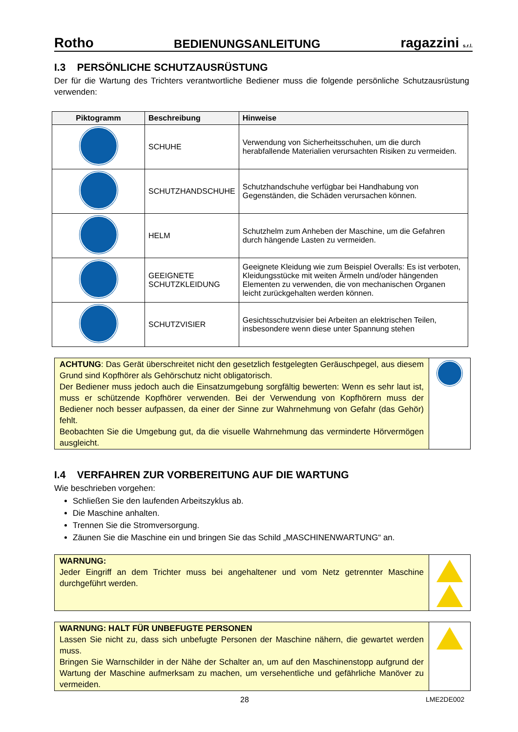Rotho BEDIENUNGSANLEITUNG ragazzini s.r.l.
I.3 PERSÖNLICHE SCHUTZAUSRÜSTUNG
Der für die Wartung des Trichters verantwortliche Bediener muss die folgende persönliche Schutzausrüstung verwenden:
| Piktogramm | Beschreibung | Hinweise |
| --- | --- | --- |
| | SCHUHE | Verwendung von Sicherheitsschuhen, um die durch herabfallende Materialien verursachten Risiken zu vermeiden. |
| | SCHUTZHANDSCHUHE | Schutzhandschuhe verfügbar bei Handhabung von Gegenständen, die Schäden verursachen können. |
| | HELM | Schutzhelm zum Anheben der Maschine, um die Gefahren durch hängende Lasten zu vermeiden. |
| | GEEIGNETE SCHUTZKLEIDUNG | Geeignete Kleidung wie zum Beispiel Overalls: Es ist verboten, Kleidungsstücke mit weiten Ärmeln und/oder hängenden Elementen zu verwenden, die von mechanischen Organen leicht zurückgehalten werden können. |
| | SCHUTZVISIER | Gesichtsschutzvisier bei Arbeiten an elektrischen Teilen, insbesondere wenn diese unter Spannung stehen |
ACHTUNG: Das Gerät überschreitet nicht den gesetzlich festgelegten Geräuschpegel, aus diesem Grund sind Kopfhörer als Gehörschutz nicht obligatorisch.
Der Bediener muss jedoch auch die Einsatzumgebung sorgfältig bewerten: Wenn es sehr laut ist, muss er schützende Kopfhörer verwenden. Bei der Verwendung von Kopfhörern muss der Bediener noch besser aufpassen, da einer der Sinne zur Wahrnehmung von Gefahr (das Gehör) fehlt.
Beobachten Sie die Umgebung gut, da die visuelle Wahrnehmung das verminderte Hörvermögen ausgleicht.
I.4 VERFAHREN ZUR VORBEREITUNG AUF DIE WARTUNG
Wie beschrieben vorgehen:
Schließen Sie den laufenden Arbeitszyklus ab.
Die Maschine anhalten.
Trennen Sie die Stromversorgung.
Zäunen Sie die Maschine ein und bringen Sie das Schild „MASCHINENWARTUNG“ an.
WARNUNG:
Jeder Eingriff an dem Trichter muss bei angehaltener und vom Netz getrennter Maschine durchgeführt werden.
WARNUNG: HALT FÜR UNBEFUGTE PERSONEN
Lassen Sie nicht zu, dass sich unbefugte Personen der Maschine nähern, die gewartet werden muss.
Bringen Sie Warnschilder in der Nähe der Schalter an, um auf den Maschinenstopp aufgrund der Wartung der Maschine aufmerksam zu machen, um versehentliche und gefährliche Manöver zu vermeiden.
28 LME2DE002